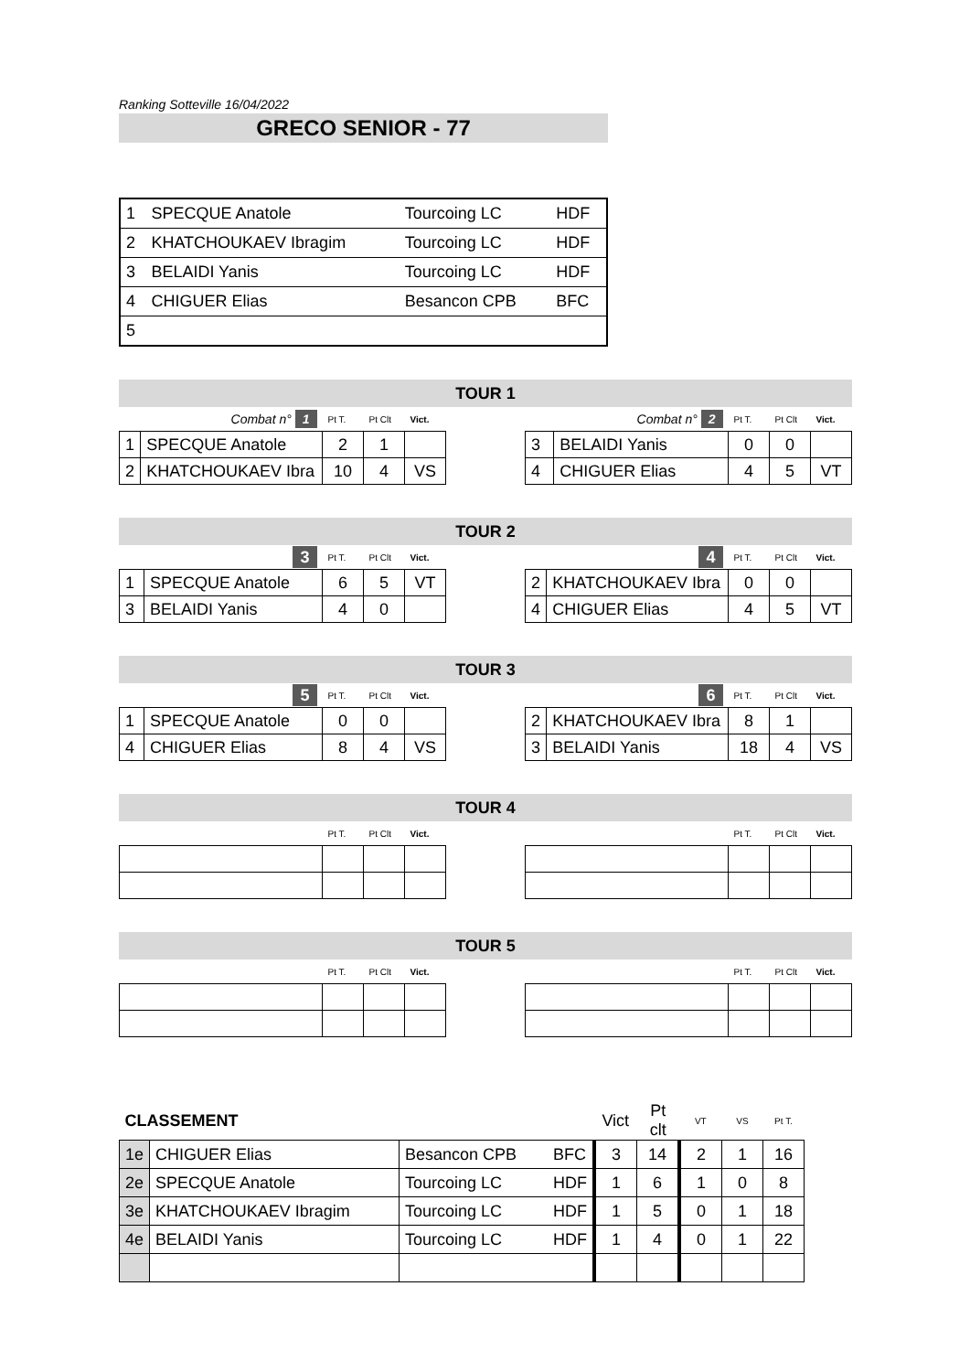Ranking Sotteville 16/04/2022
GRECO SENIOR - 77
| 1 | SPECQUE Anatole | Tourcoing LC | HDF |
| 2 | KHATCHOUKAEV Ibragim | Tourcoing LC | HDF |
| 3 | BELAIDI Yanis | Tourcoing LC | HDF |
| 4 | CHIGUER Elias | Besancon CPB | BFC |
| 5 | | | |
TOUR 1
| Combat n° 1 | | Pt T. | Pt Clt | Vict. |
| 1 | SPECQUE Anatole | 2 | 1 | |
| 2 | KHATCHOUKAEV Ibra | 10 | 4 | VS |
| Combat n° 2 | | Pt T. | Pt Clt | Vict. |
| 3 | BELAIDI Yanis | 0 | 0 | |
| 4 | CHIGUER Elias | 4 | 5 | VT |
TOUR 2
| 3 | | Pt T. | Pt Clt | Vict. |
| 1 | SPECQUE Anatole | 6 | 5 | VT |
| 3 | BELAIDI Yanis | 4 | 0 | |
| 4 | | Pt T. | Pt Clt | Vict. |
| 2 | KHATCHOUKAEV Ibra | 0 | 0 | |
| 4 | CHIGUER Elias | 4 | 5 | VT |
TOUR 3
| 5 | | Pt T. | Pt Clt | Vict. |
| 1 | SPECQUE Anatole | 0 | 0 | |
| 4 | CHIGUER Elias | 8 | 4 | VS |
| 6 | | Pt T. | Pt Clt | Vict. |
| 2 | KHATCHOUKAEV Ibra | 8 | 1 | |
| 3 | BELAIDI Yanis | 18 | 4 | VS |
TOUR 4
| | Pt T. | Pt Clt | Vict. |
| | Pt T. | Pt Clt | Vict. |
TOUR 5
| | Pt T. | Pt Clt | Vict. |
| | Pt T. | Pt Clt | Vict. |
| CLASSEMENT | | | | Vict | Pt clt | VT | VS | Pt T. |
| 1e | CHIGUER Elias | Besancon CPB | BFC | 3 | 14 | 2 | 1 | 16 |
| 2e | SPECQUE Anatole | Tourcoing LC | HDF | 1 | 6 | 1 | 0 | 8 |
| 3e | KHATCHOUKAEV Ibragim | Tourcoing LC | HDF | 1 | 5 | 0 | 1 | 18 |
| 4e | BELAIDI Yanis | Tourcoing LC | HDF | 1 | 4 | 0 | 1 | 22 |